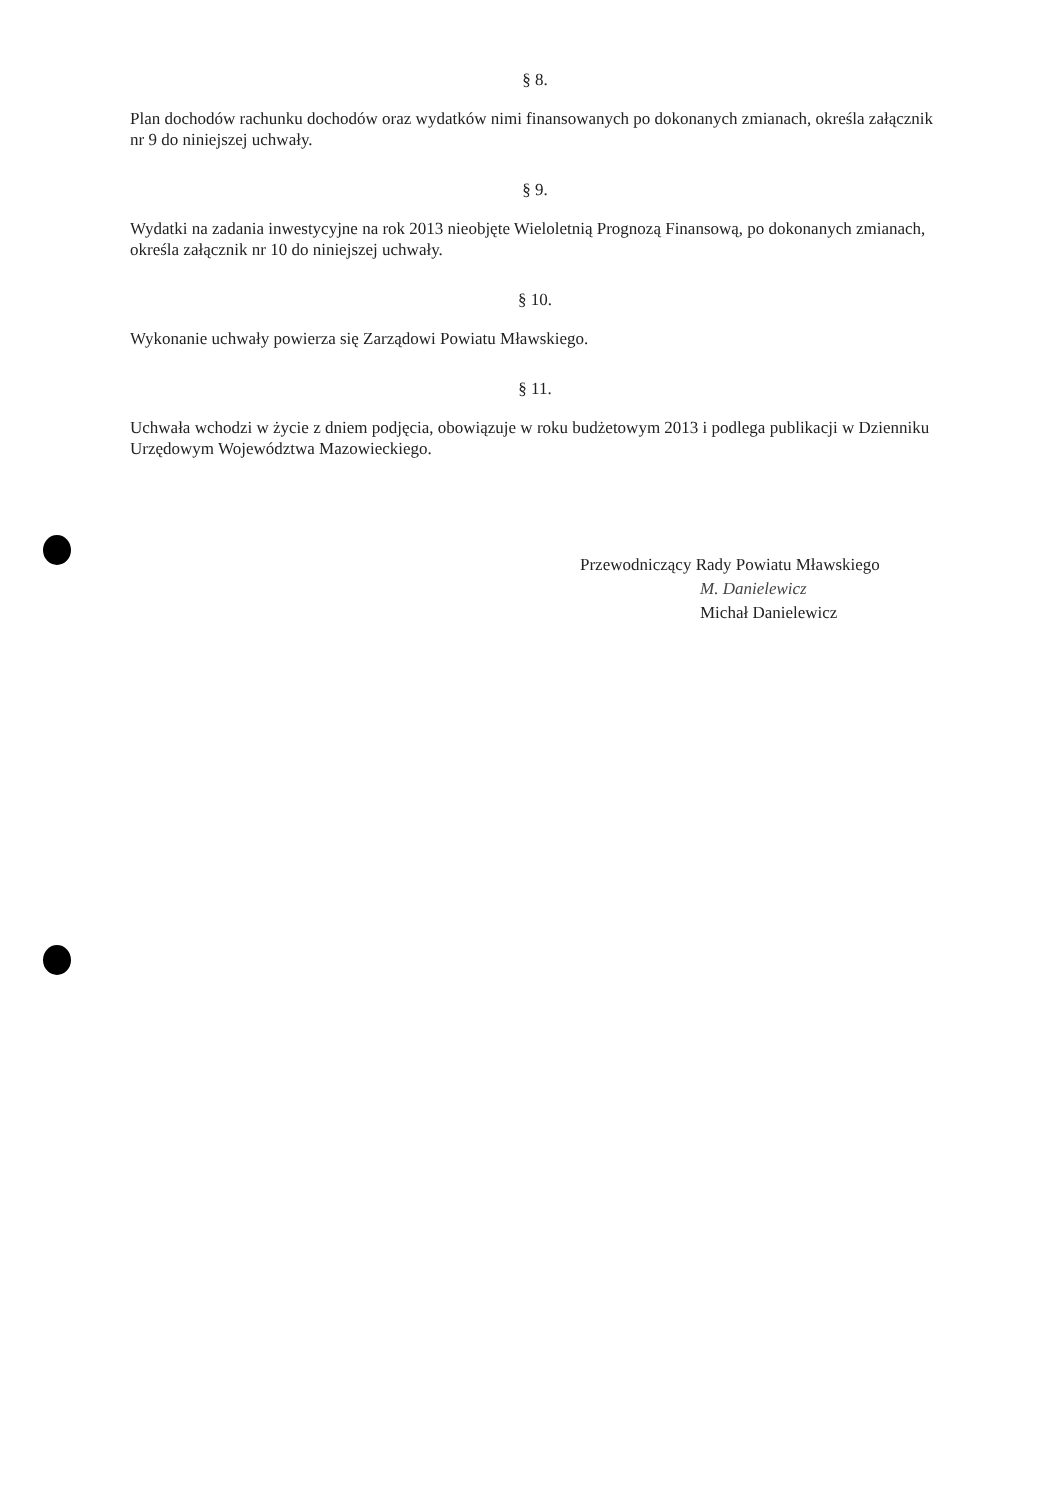§ 8.
Plan dochodów rachunku dochodów oraz wydatków nimi finansowanych po dokonanych zmianach, określa załącznik nr 9 do niniejszej uchwały.
§ 9.
Wydatki na zadania inwestycyjne na rok 2013 nieobjęte Wieloletnią Prognozą Finansową, po dokonanych zmianach, określa załącznik nr 10 do niniejszej uchwały.
§ 10.
Wykonanie uchwały powierza się Zarządowi Powiatu Mławskiego.
§ 11.
Uchwała wchodzi w życie z dniem podjęcia, obowiązuje w roku budżetowym 2013 i podlega publikacji w Dzienniku Urzędowym Województwa Mazowieckiego.
Przewodniczący Rady Powiatu Mławskiego
M. Danielewicz
Michał Danielewicz